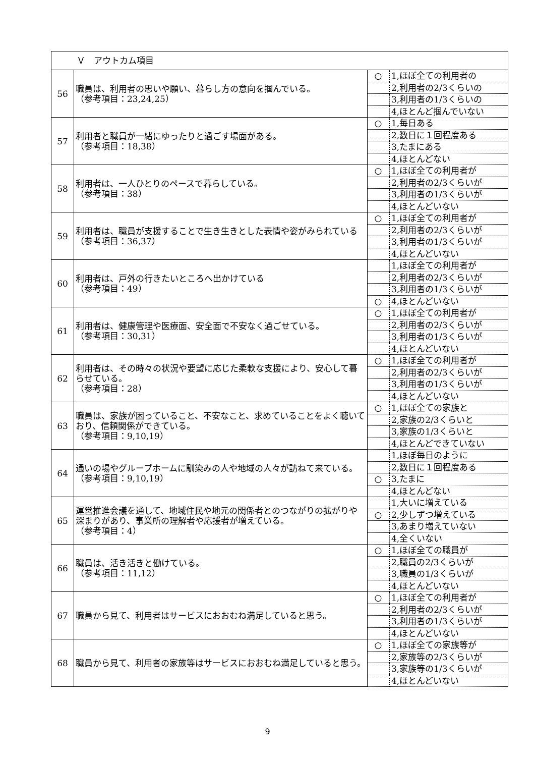| Ｖ アウトカム項目 | | | |
| 56 | 職員は、利用者の思いや願い、暮らし方の意向を掴んでいる。 （参考項目：23,24,25） | ○ | 1,ほぼ全ての利用者の |
| | | | 2,利用者の2/3くらいの |
| | | | 3,利用者の1/3くらいの |
| | | | 4,ほとんど掴んでいない |
| 57 | 利用者と職員が一緒にゆったりと過ごす場面がある。 （参考項目：18,38） | ○ | 1,毎日ある |
| | | | 2,数日に１回程度ある |
| | | | 3,たまにある |
| | | | 4,ほとんどない |
| 58 | 利用者は、一人ひとりのペースで暮らしている。 （参考項目：38） | ○ | 1,ほぼ全ての利用者が |
| | | | 2,利用者の2/3くらいが |
| | | | 3,利用者の1/3くらいが |
| | | | 4,ほとんどいない |
| 59 | 利用者は、職員が支援することで生き生きとした表情や姿がみられている （参考項目：36,37） | ○ | 1,ほぼ全ての利用者が |
| | | | 2,利用者の2/3くらいが |
| | | | 3,利用者の1/3くらいが |
| | | | 4,ほとんどいない |
| 60 | 利用者は、戸外の行きたいところへ出かけている （参考項目：49） | | 1,ほぼ全ての利用者が |
| | | | 2,利用者の2/3くらいが |
| | | | 3,利用者の1/3くらいが |
| | | ○ | 4,ほとんどいない |
| 61 | 利用者は、健康管理や医療面、安全面で不安なく過ごせている。 （参考項目：30,31） | ○ | 1,ほぼ全ての利用者が |
| | | | 2,利用者の2/3くらいが |
| | | | 3,利用者の1/3くらいが |
| | | | 4,ほとんどいない |
| 62 | 利用者は、その時々の状況や要望に応じた柔軟な支援により、安心して暮らせている。 （参考項目：28） | ○ | 1,ほぼ全ての利用者が |
| | | | 2,利用者の2/3くらいが |
| | | | 3,利用者の1/3くらいが |
| | | | 4,ほとんどいない |
| 63 | 職員は、家族が困っていること、不安なこと、求めていることをよく聴いており、信頼関係ができている。 （参考項目：9,10,19） | ○ | 1,ほぼ全ての家族と |
| | | | 2,家族の2/3くらいと |
| | | | 3,家族の1/3くらいと |
| | | | 4,ほとんどできていない |
| 64 | 通いの場やグループホームに馴染みの人や地域の人々が訪ねて来ている。 （参考項目：9,10,19） | | 1,ほぼ毎日のように |
| | | | 2,数日に１回程度ある |
| | | ○ | 3,たまに |
| | | | 4,ほとんどない |
| 65 | 運営推進会議を通して、地域住民や地元の関係者とのつながりの拡がりや深まりがあり、事業所の理解者や応援者が増えている。 （参考項目：4） | | 1,大いに増えている |
| | | ○ | 2,少しずつ増えている |
| | | | 3,あまり増えていない |
| | | | 4,全くいない |
| 66 | 職員は、活き活きと働けている。 （参考項目：11,12） | ○ | 1,ほぼ全ての職員が |
| | | | 2,職員の2/3くらいが |
| | | | 3,職員の1/3くらいが |
| | | | 4,ほとんどいない |
| 67 | 職員から見て、利用者はサービスにおおむね満足していると思う。 | ○ | 1,ほぼ全ての利用者が |
| | | | 2,利用者の2/3くらいが |
| | | | 3,利用者の1/3くらいが |
| | | | 4,ほとんどいない |
| 68 | 職員から見て、利用者の家族等はサービスにおおむね満足していると思う。 | ○ | 1,ほぼ全ての家族等が |
| | | | 2,家族等の2/3くらいが |
| | | | 3,家族等の1/3くらいが |
| | | | 4,ほとんどいない |
9